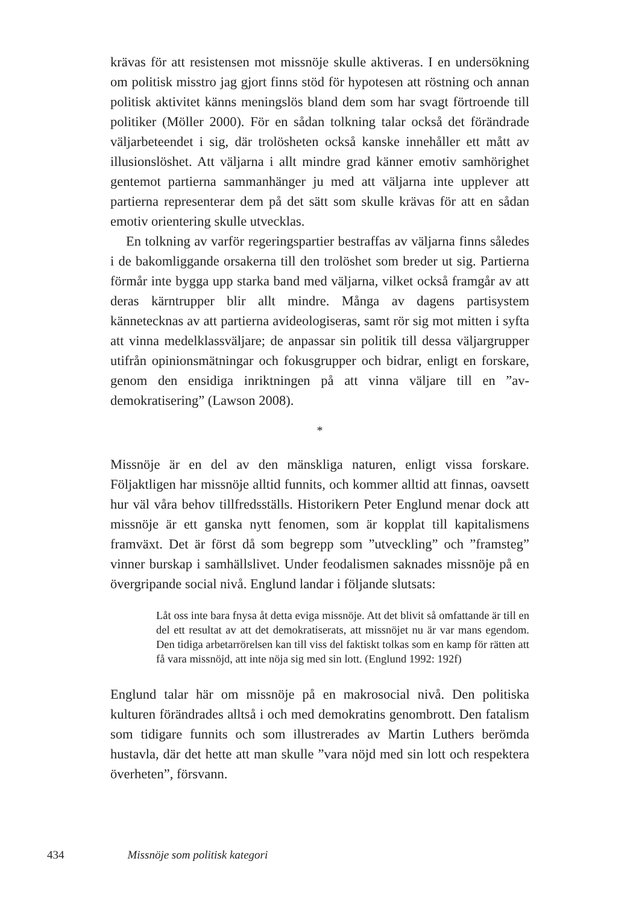krävas för att resistensen mot missnöje skulle aktiveras. I en undersökning om politisk misstro jag gjort finns stöd för hypotesen att röstning och annan politisk aktivitet känns meningslös bland dem som har svagt förtroende till politiker (Möller 2000). För en sådan tolkning talar också det förändrade väljarbeteendet i sig, där trolösheten också kanske innehåller ett mått av illusionslöshet. Att väljarna i allt mindre grad känner emotiv samhörighet gentemot partierna sammanhänger ju med att väljarna inte upplever att partierna representerar dem på det sätt som skulle krävas för att en sådan emotiv orientering skulle utvecklas.
En tolkning av varför regeringspartier bestraffas av väljarna finns således i de bakomliggande orsakerna till den trolöshet som breder ut sig. Partierna förmår inte bygga upp starka band med väljarna, vilket också framgår av att deras kärntrupper blir allt mindre. Många av dagens partisystem kännetecknas av att partierna avideologiseras, samt rör sig mot mitten i syfta att vinna medelklassväljare; de anpassar sin politik till dessa väljargrupper utifrån opinionsmätningar och fokusgrupper och bidrar, enligt en forskare, genom den ensidiga inriktningen på att vinna väljare till en ”av-demokratisering” (Lawson 2008).
*
Missnöje är en del av den mänskliga naturen, enligt vissa forskare. Följaktligen har missnöje alltid funnits, och kommer alltid att finnas, oavsett hur väl våra behov tillfredsställs. Historikern Peter Englund menar dock att missnöje är ett ganska nytt fenomen, som är kopplat till kapitalismens framväxt. Det är först då som begrepp som ”utveckling” och ”framsteg” vinner burskap i samhällslivet. Under feodalismen saknades missnöje på en övergripande social nivå. Englund landar i följande slutsats:
Låt oss inte bara fnysa åt detta eviga missnöje. Att det blivit så omfattande är till en del ett resultat av att det demokratiserats, att missnöjet nu är var mans egendom. Den tidiga arbetarrörelsen kan till viss del faktiskt tolkas som en kamp för rätten att få vara missnöjd, att inte nöja sig med sin lott. (Englund 1992: 192f)
Englund talar här om missnöje på en makrosocial nivå. Den politiska kulturen förändrades alltså i och med demokratins genombrott. Den fatalism som tidigare funnits och som illustrerades av Martin Luthers berömda hustavla, där det hette att man skulle ”vara nöjd med sin lott och respektera överheten”, försvann.
434 Missnöje som politisk kategori